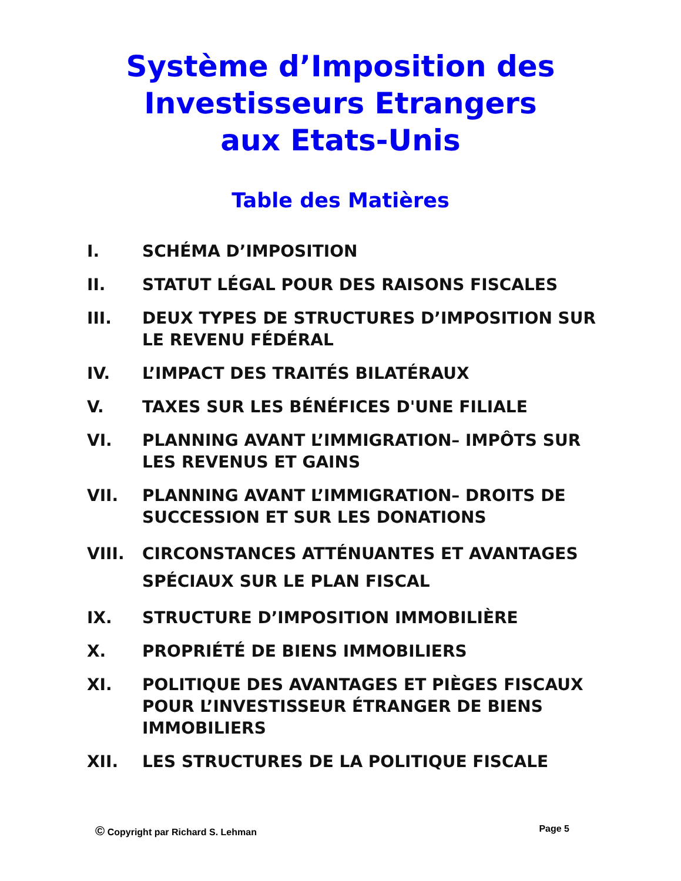Système d’Imposition des
Investisseurs Etrangers
aux Etats-Unis
Table des Matières
I. SCHÉMA D’IMPOSITION
II. STATUT LÉGAL POUR DES RAISONS FISCALES
III. DEUX TYPES DE STRUCTURES D’IMPOSITION SUR LE REVENU FÉDÉRAL
IV. L’IMPACT DES TRAITÉS BILATÉRAUX
V. TAXES SUR LES BÉNÉFICES D'UNE FILIALE
VI. PLANNING AVANT L’IMMIGRATION– IMPÔTS SUR LES REVENUS ET GAINS
VII. PLANNING AVANT L’IMMIGRATION– DROITS DE SUCCESSION ET SUR LES DONATIONS
VIII. CIRCONSTANCES ATTÉNUANTES ET AVANTAGES SPÉCIAUX SUR LE PLAN FISCAL
IX. STRUCTURE D’IMPOSITION IMMOBILIÈRE
X. PROPRIÉTÉ DE BIENS IMMOBILIERS
XI. POLITIQUE DES AVANTAGES ET PIÈGES FISCAUX POUR L’INVESTISSEUR ÉTRANGER DE BIENS IMMOBILIERS
XII. LES STRUCTURES DE LA POLITIQUE FISCALE
© Copyright par Richard S. Lehman Page 5